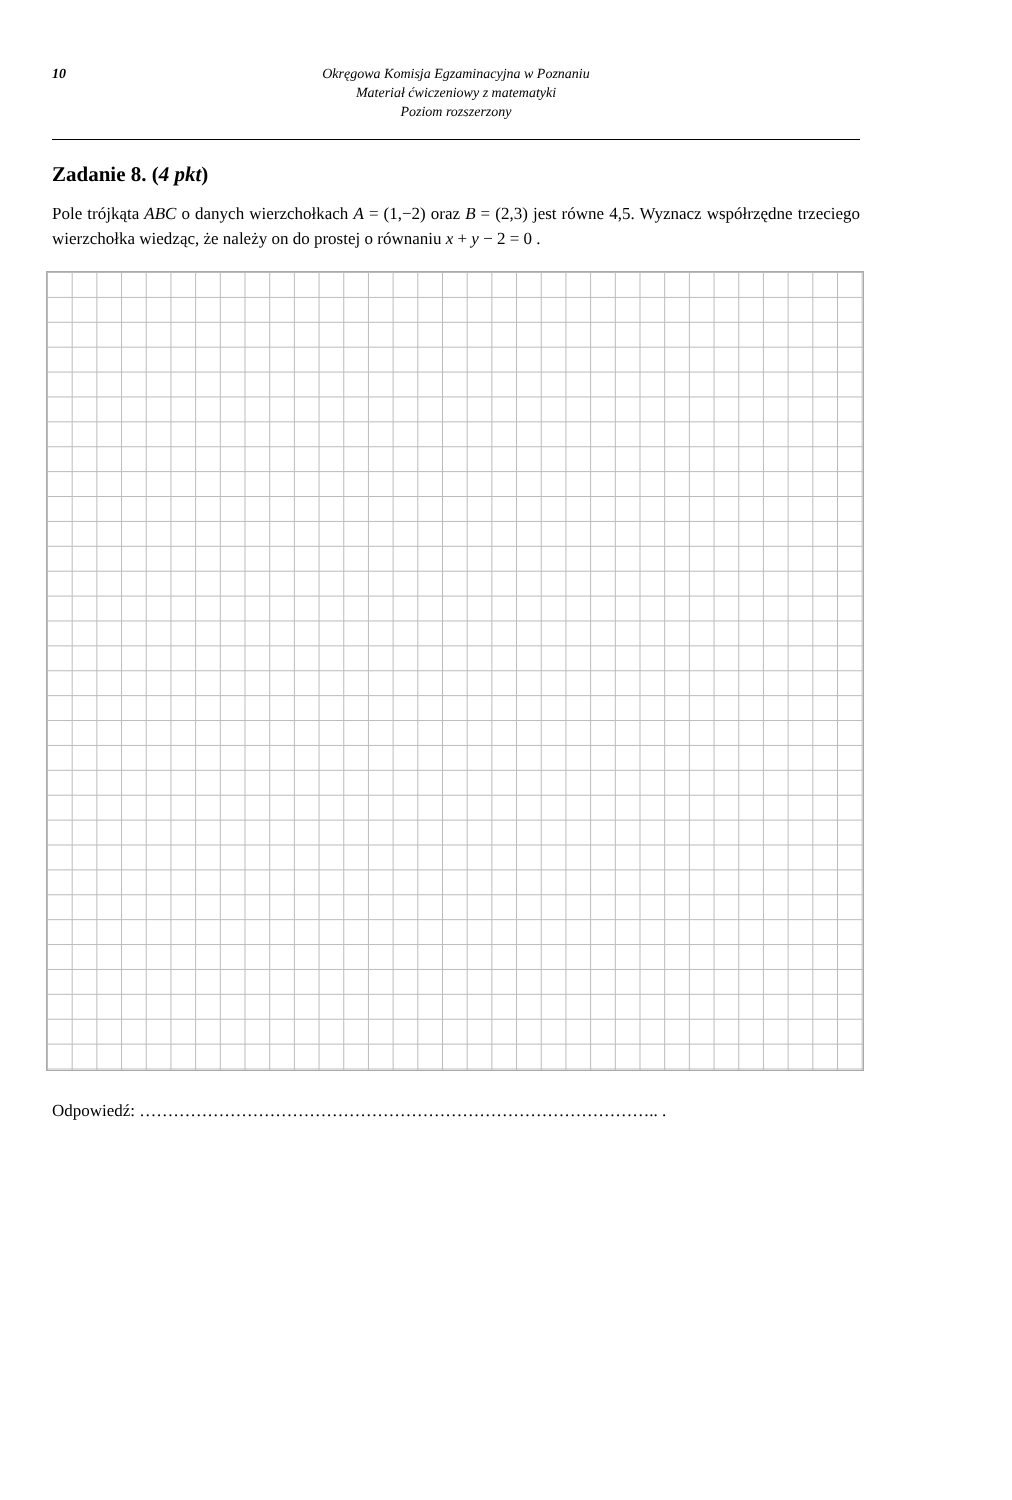10 Okręgowa Komisja Egzaminacyjna w Poznaniu
Materiał ćwiczeniowy z matematyki
Poziom rozszerzony
Zadanie 8. (4 pkt)
Pole trójkąta ABC o danych wierzchołkach A = (1,−2) oraz B = (2,3) jest równe 4,5. Wyznacz współrzędne trzeciego wierzchołka wiedząc, że należy on do prostej o równaniu x + y − 2 = 0 .
Odpowiedź: ……………………………………………………………………………….. .